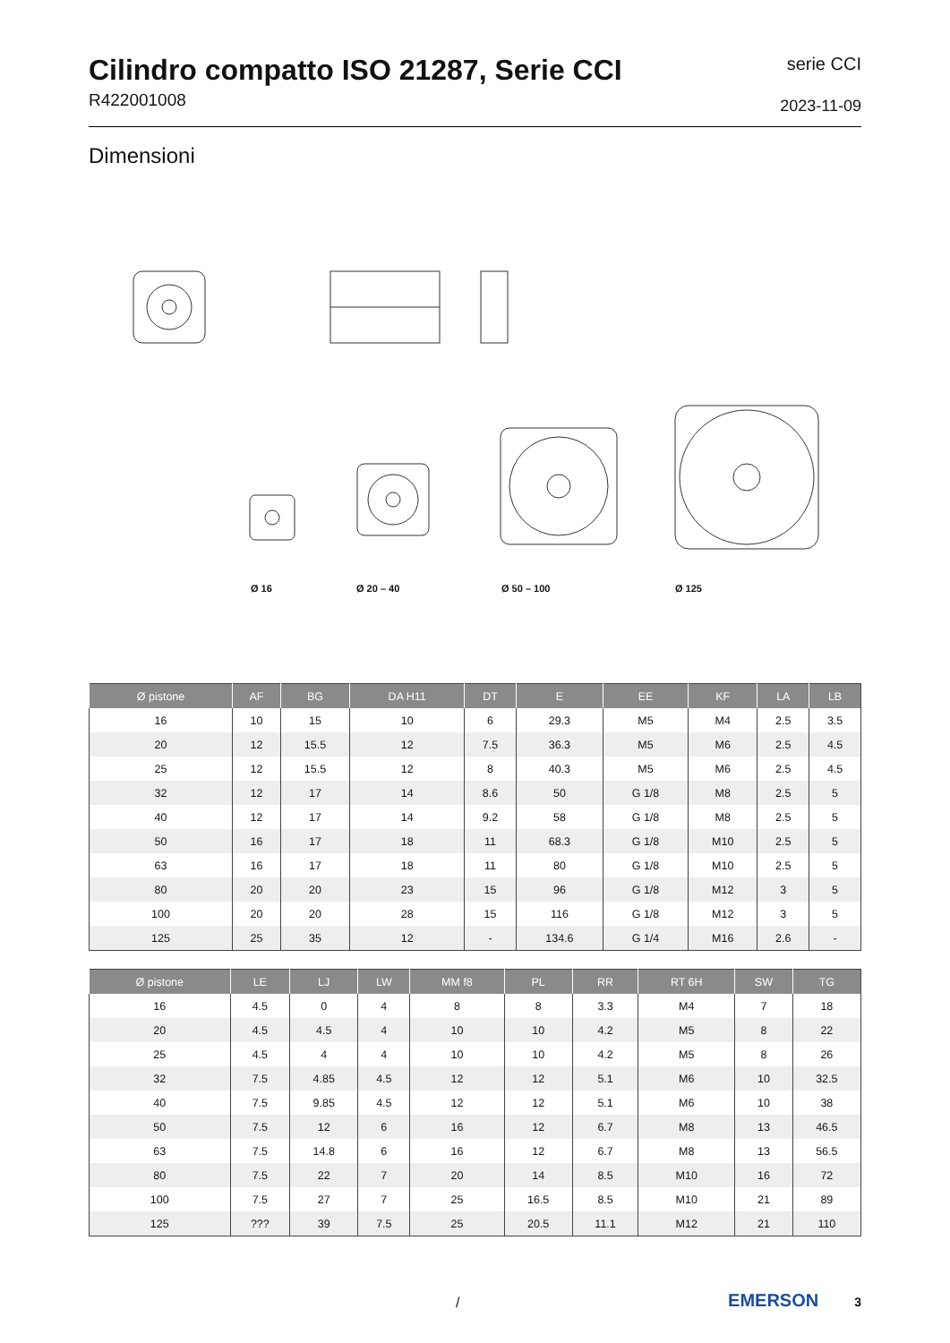Cilindro compatto ISO 21287, Serie CCI
R422001008
serie CCI
2023-11-09
Dimensioni
Ø 16 Ø 20 – 40 Ø 50 – 100 Ø 125
| Ø pistone | AF | BG | DA H11 | DT | E | EE | KF | LA | LB |
| --- | --- | --- | --- | --- | --- | --- | --- | --- | --- |
| 16 | 10 | 15 | 10 | 6 | 29.3 | M5 | M4 | 2.5 | 3.5 |
| 20 | 12 | 15.5 | 12 | 7.5 | 36.3 | M5 | M6 | 2.5 | 4.5 |
| 25 | 12 | 15.5 | 12 | 8 | 40.3 | M5 | M6 | 2.5 | 4.5 |
| 32 | 12 | 17 | 14 | 8.6 | 50 | G 1/8 | M8 | 2.5 | 5 |
| 40 | 12 | 17 | 14 | 9.2 | 58 | G 1/8 | M8 | 2.5 | 5 |
| 50 | 16 | 17 | 18 | 11 | 68.3 | G 1/8 | M10 | 2.5 | 5 |
| 63 | 16 | 17 | 18 | 11 | 80 | G 1/8 | M10 | 2.5 | 5 |
| 80 | 20 | 20 | 23 | 15 | 96 | G 1/8 | M12 | 3 | 5 |
| 100 | 20 | 20 | 28 | 15 | 116 | G 1/8 | M12 | 3 | 5 |
| 125 | 25 | 35 | 12 | - | 134.6 | G 1/4 | M16 | 2.6 | - |
| Ø pistone | LE | LJ | LW | MM f8 | PL | RR | RT 6H | SW | TG |
| --- | --- | --- | --- | --- | --- | --- | --- | --- | --- |
| 16 | 4.5 | 0 | 4 | 8 | 8 | 3.3 | M4 | 7 | 18 |
| 20 | 4.5 | 4.5 | 4 | 10 | 10 | 4.2 | M5 | 8 | 22 |
| 25 | 4.5 | 4 | 4 | 10 | 10 | 4.2 | M5 | 8 | 26 |
| 32 | 7.5 | 4.85 | 4.5 | 12 | 12 | 5.1 | M6 | 10 | 32.5 |
| 40 | 7.5 | 9.85 | 4.5 | 12 | 12 | 5.1 | M6 | 10 | 38 |
| 50 | 7.5 | 12 | 6 | 16 | 12 | 6.7 | M8 | 13 | 46.5 |
| 63 | 7.5 | 14.8 | 6 | 16 | 12 | 6.7 | M8 | 13 | 56.5 |
| 80 | 7.5 | 22 | 7 | 20 | 14 | 8.5 | M10 | 16 | 72 |
| 100 | 7.5 | 27 | 7 | 25 | 16.5 | 8.5 | M10 | 21 | 89 |
| 125 | ??? | 39 | 7.5 | 25 | 20.5 | 11.1 | M12 | 21 | 110 |
/ EMERSON 3